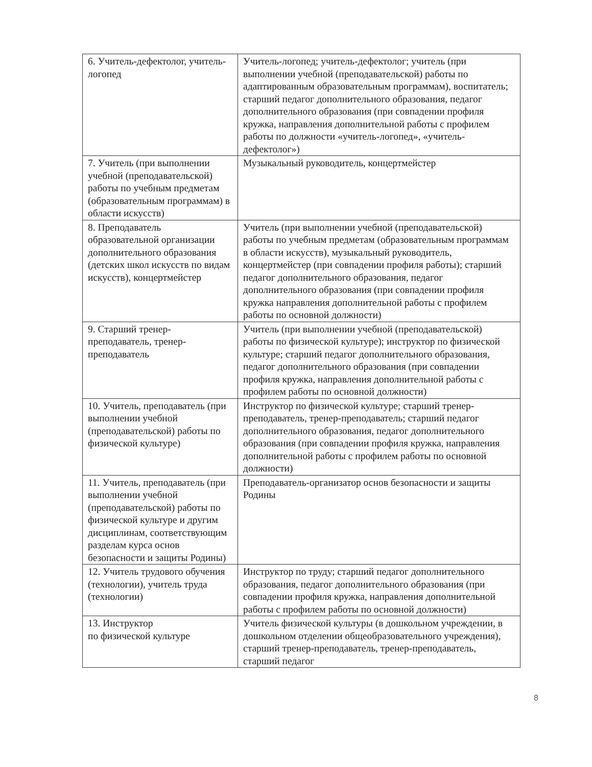| 6. Учитель-дефектолог, учитель-логопед | Учитель-логопед; учитель-дефектолог; учитель (при выполнении учебной (преподавательской) работы по адаптированным образовательным программам), воспитатель; старший педагог дополнительного образования, педагог дополнительного образования (при совпадении профиля кружка, направления дополнительной работы с профилем работы по должности «учитель-логопед», «учитель-дефектолог») |
| 7. Учитель (при выполнении учебной (преподавательской) работы по учебным предметам (образовательным программам) в области искусств) | Музыкальный руководитель, концертмейстер |
| 8. Преподаватель образовательной организации дополнительного образования (детских школ искусств по видам искусств), концертмейстер | Учитель (при выполнении учебной (преподавательской) работы по учебным предметам (образовательным программам в области искусств), музыкальный руководитель, концертмейстер (при совпадении профиля работы); старший педагог дополнительного образования, педагог дополнительного образования (при совпадении профиля кружка направления дополнительной работы с профилем работы по основной должности) |
| 9. Старший тренер-преподаватель, тренер-преподаватель | Учитель (при выполнении учебной (преподавательской) работы по физической культуре); инструктор по физической культуре; старший педагог дополнительного образования, педагог дополнительного образования (при совпадении профиля кружка, направления дополнительной работы с профилем работы по основной должности) |
| 10. Учитель, преподаватель (при выполнении учебной (преподавательской) работы по физической культуре) | Инструктор по физической культуре; старший тренер-преподаватель, тренер-преподаватель; старший педагог дополнительного образования, педагог дополнительного образования (при совпадении профиля кружка, направления дополнительной работы с профилем работы по основной должности) |
| 11. Учитель, преподаватель (при выполнении учебной (преподавательской) работы по физической культуре и другим дисциплинам, соответствующим разделам курса основ безопасности и защиты Родины) | Преподаватель-организатор основ безопасности и защиты Родины |
| 12. Учитель трудового обучения (технологии), учитель труда (технологии) | Инструктор по труду; старший педагог дополнительного образования, педагог дополнительного образования (при совпадении профиля кружка, направления дополнительной работы с профилем работы по основной должности) |
| 13. Инструктор по физической культуре | Учитель физической культуры (в дошкольном учреждении, в дошкольном отделении общеобразовательного учреждения), старший тренер-преподаватель, тренер-преподаватель, старший педагог |
8